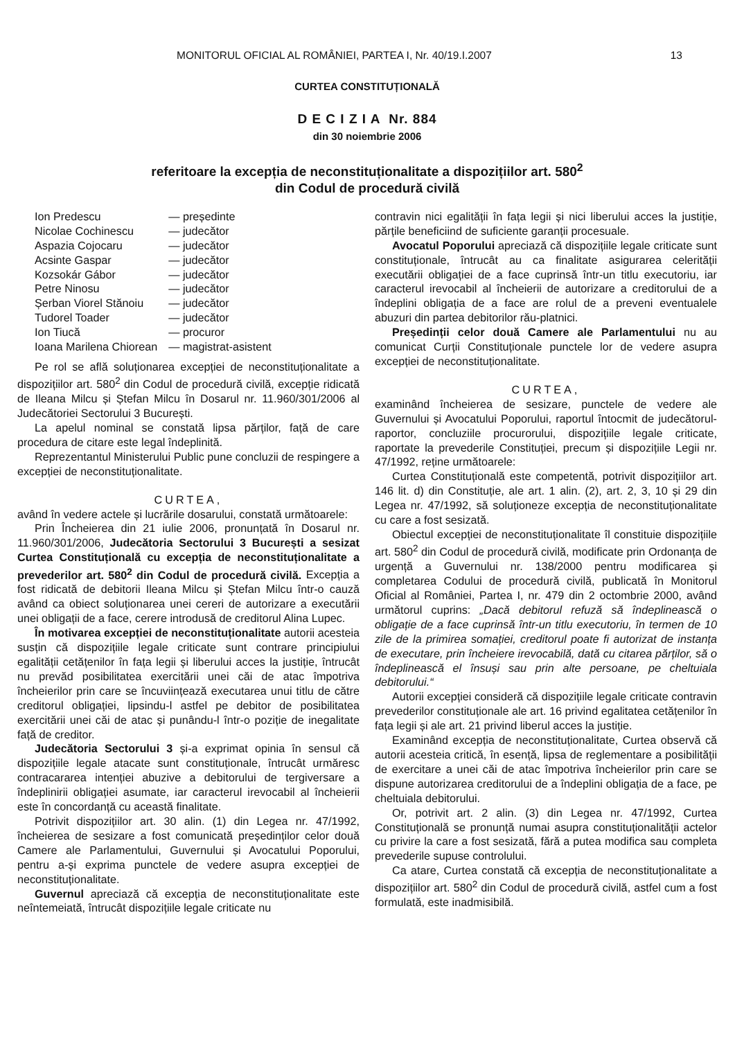MONITORUL OFICIAL AL ROMÂNIEI, PARTEA I, Nr. 40/19.I.2007 13
CURTEA CONSTITUȚIONALĂ
D E C I Z I A Nr. 884
din 30 noiembrie 2006
referitoare la excepția de neconstituționalitate a dispozițiilor art. 580<sup>2</sup>
din Codul de procedură civilă
| Ion Predescu | — președinte |
| Nicolae Cochinescu | — judecător |
| Aspazia Cojocaru | — judecător |
| Acsinte Gaspar | — judecător |
| Kozsokár Gábor | — judecător |
| Petre Ninosu | — judecător |
| Șerban Viorel Stănoiu | — judecător |
| Tudorel Toader | — judecător |
| Ion Tiucă | — procuror |
| Ioana Marilena Chiorean | — magistrat-asistent |
Pe rol se află soluționarea excepției de neconstituționalitate a dispozițiilor art. 580<sup>2</sup> din Codul de procedură civilă, excepție ridicată de Ileana Milcu și Ștefan Milcu în Dosarul nr. 11.960/301/2006 al Judecătoriei Sectorului 3 București.
La apelul nominal se constată lipsa părților, față de care procedura de citare este legal îndeplinită.
Reprezentantul Ministerului Public pune concluzii de respingere a excepției de neconstituționalitate.
CURTEA,
având în vedere actele și lucrările dosarului, constată următoarele:
Prin Încheierea din 21 iulie 2006, pronunțată în Dosarul nr. 11.960/301/2006, Judecătoria Sectorului 3 București a sesizat Curtea Constituțională cu excepția de neconstituționalitate a prevederilor art. 580<sup>2</sup> din Codul de procedură civilă. Excepția a fost ridicată de debitorii Ileana Milcu și Ștefan Milcu într-o cauză având ca obiect soluționarea unei cereri de autorizare a executării unei obligații de a face, cerere introdusă de creditorul Alina Lupec.
În motivarea excepției de neconstituționalitate autorii acesteia susțin că dispozițiile legale criticate sunt contrare principiului egalității cetățenilor în fața legii și liberului acces la justiție, întrucât nu prevăd posibilitatea exercitării unei căi de atac împotriva încheierilor prin care se încuviințează executarea unui titlu de către creditorul obligației, lipsindu-l astfel pe debitor de posibilitatea exercitării unei căi de atac și punându-l într-o poziție de inegalitate față de creditor.
Judecătoria Sectorului 3 și-a exprimat opinia în sensul că dispozițiile legale atacate sunt constituționale, întrucât urmăresc contracararea intenției abuzive a debitorului de tergiversare a îndeplinirii obligației asumate, iar caracterul irevocabil al încheierii este în concordanță cu această finalitate.
Potrivit dispozițiilor art. 30 alin. (1) din Legea nr. 47/1992, încheierea de sesizare a fost comunicată președinților celor două Camere ale Parlamentului, Guvernului și Avocatului Poporului, pentru a-și exprima punctele de vedere asupra excepției de neconstituționalitate.
Guvernul apreciază că excepția de neconstituționalitate este neîntemeiată, întrucât dispozițiile legale criticate nu
contravin nici egalității în fața legii și nici liberului acces la justiție, părțile beneficiind de suficiente garanții procesuale.
Avocatul Poporului apreciază că dispozițiile legale criticate sunt constituționale, întrucât au ca finalitate asigurarea celerității executării obligației de a face cuprinsă într-un titlu executoriu, iar caracterul irevocabil al încheierii de autorizare a creditorului de a îndeplini obligația de a face are rolul de a preveni eventualele abuzuri din partea debitorilor rău-platnici.
Președinții celor două Camere ale Parlamentului nu au comunicat Curții Constituționale punctele lor de vedere asupra excepției de neconstituționalitate.
CURTEA,
examinând încheierea de sesizare, punctele de vedere ale Guvernului și Avocatului Poporului, raportul întocmit de judecătorul-raportor, concluziile procurorului, dispozițiile legale criticate, raportate la prevederile Constituției, precum și dispozițiile Legii nr. 47/1992, reține următoarele:
Curtea Constituțională este competentă, potrivit dispozițiilor art. 146 lit. d) din Constituție, ale art. 1 alin. (2), art. 2, 3, 10 și 29 din Legea nr. 47/1992, să soluționeze excepția de neconstituționalitate cu care a fost sesizată.
Obiectul excepției de neconstituționalitate îl constituie dispozițiile art. 580<sup>2</sup> din Codul de procedură civilă, modificate prin Ordonanța de urgență a Guvernului nr. 138/2000 pentru modificarea și completarea Codului de procedură civilă, publicată în Monitorul Oficial al României, Partea I, nr. 479 din 2 octombrie 2000, având următorul cuprins: „Dacă debitorul refuză să îndeplinească o obligație de a face cuprinsă într-un titlu executoriu, în termen de 10 zile de la primirea somației, creditorul poate fi autorizat de instanța de executare, prin încheiere irevocabilă, dată cu citarea părților, să o îndeplinească el însuși sau prin alte persoane, pe cheltuiala debitorului.“
Autorii excepției consideră că dispozițiile legale criticate contravin prevederilor constituționale ale art. 16 privind egalitatea cetățenilor în fața legii și ale art. 21 privind liberul acces la justiție.
Examinând excepția de neconstituționalitate, Curtea observă că autorii acesteia critică, în esență, lipsa de reglementare a posibilității de exercitare a unei căi de atac împotriva încheierilor prin care se dispune autorizarea creditorului de a îndeplini obligația de a face, pe cheltuiala debitorului.
Or, potrivit art. 2 alin. (3) din Legea nr. 47/1992, Curtea Constituțională se pronunță numai asupra constituționalității actelor cu privire la care a fost sesizată, fără a putea modifica sau completa prevederile supuse controlului.
Ca atare, Curtea constată că excepția de neconstituționalitate a dispozițiilor art. 580<sup>2</sup> din Codul de procedură civilă, astfel cum a fost formulată, este inadmisibilă.